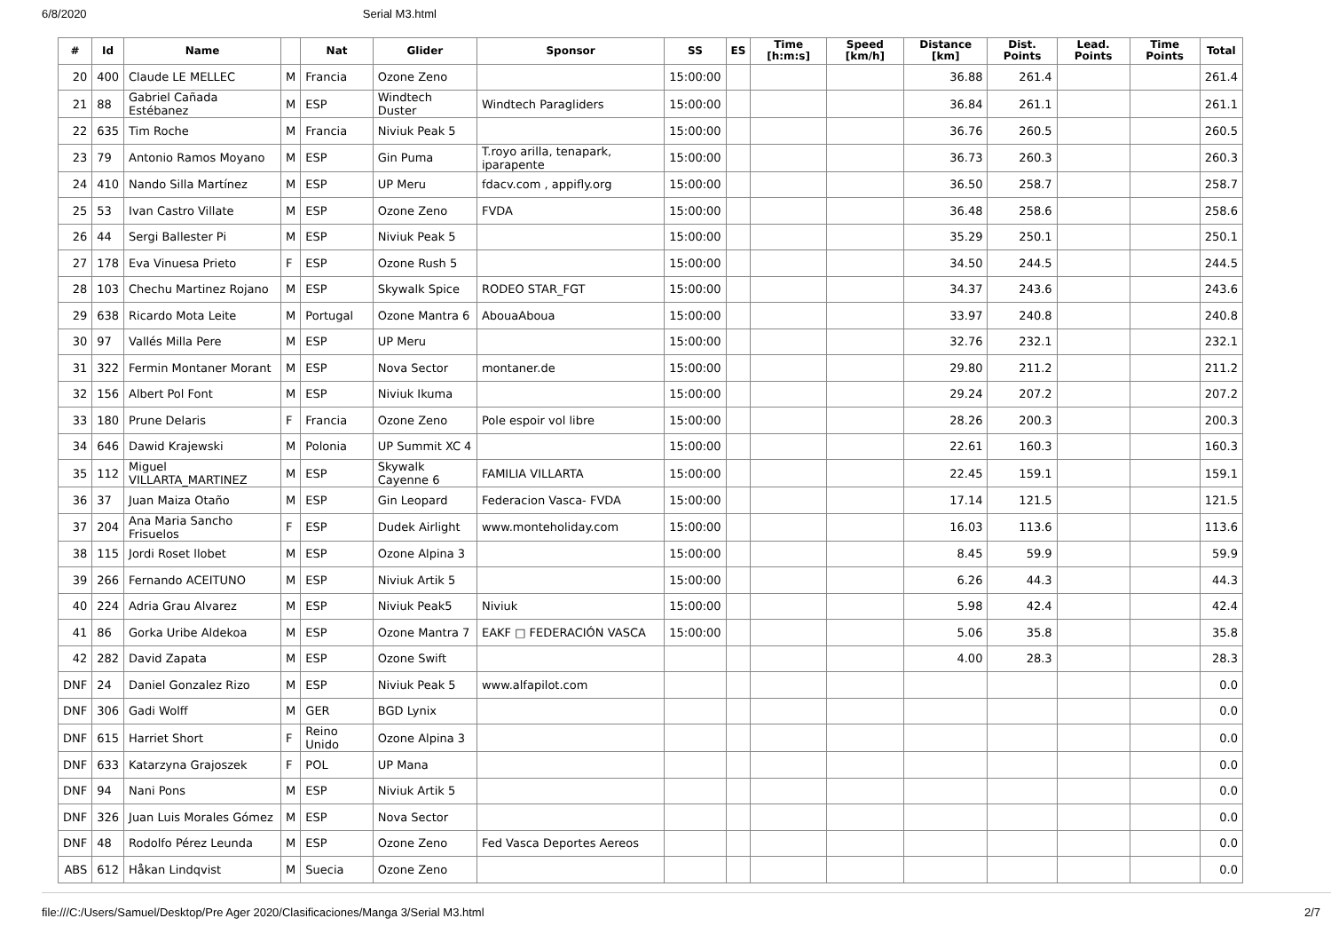6/8/2020 Serial M3.html
| # | Id | Name | | Nat | Glider | Sponsor | SS | ES | Time [h:m:s] | Speed [km/h] | Distance [km] | Dist. Points | Lead. Points | Time Points | Total |
| --- | --- | --- | --- | --- | --- | --- | --- | --- | --- | --- | --- | --- | --- | --- | --- |
| 20 | 400 | Claude LE MELLEC | M | Francia | Ozone Zeno | | 15:00:00 | | | | 36.88 | 261.4 | | | 261.4 |
| 21 | 88 | Gabriel Cañada Estébanez | M | ESP | Windtech Duster | Windtech Paragliders | 15:00:00 | | | | 36.84 | 261.1 | | | 261.1 |
| 22 | 635 | Tim Roche | M | Francia | Niviuk Peak 5 | | 15:00:00 | | | | 36.76 | 260.5 | | | 260.5 |
| 23 | 79 | Antonio Ramos Moyano | M | ESP | Gin Puma | T.royo arilla, tenapark, iparapente | 15:00:00 | | | | 36.73 | 260.3 | | | 260.3 |
| 24 | 410 | Nando Silla Martínez | M | ESP | UP Meru | fdacv.com , appifly.org | 15:00:00 | | | | 36.50 | 258.7 | | | 258.7 |
| 25 | 53 | Ivan Castro Villate | M | ESP | Ozone Zeno | FVDA | 15:00:00 | | | | 36.48 | 258.6 | | | 258.6 |
| 26 | 44 | Sergi Ballester Pi | M | ESP | Niviuk Peak 5 | | 15:00:00 | | | | 35.29 | 250.1 | | | 250.1 |
| 27 | 178 | Eva Vinuesa Prieto | F | ESP | Ozone Rush 5 | | 15:00:00 | | | | 34.50 | 244.5 | | | 244.5 |
| 28 | 103 | Chechu Martinez Rojano | M | ESP | Skywalk Spice | RODEO STAR_FGT | 15:00:00 | | | | 34.37 | 243.6 | | | 243.6 |
| 29 | 638 | Ricardo Mota Leite | M | Portugal | Ozone Mantra 6 | AbouaAboua | 15:00:00 | | | | 33.97 | 240.8 | | | 240.8 |
| 30 | 97 | Vallés Milla Pere | M | ESP | UP Meru | | 15:00:00 | | | | 32.76 | 232.1 | | | 232.1 |
| 31 | 322 | Fermin Montaner Morant | M | ESP | Nova Sector | montaner.de | 15:00:00 | | | | 29.80 | 211.2 | | | 211.2 |
| 32 | 156 | Albert Pol Font | M | ESP | Niviuk Ikuma | | 15:00:00 | | | | 29.24 | 207.2 | | | 207.2 |
| 33 | 180 | Prune Delaris | F | Francia | Ozone Zeno | Pole espoir vol libre | 15:00:00 | | | | 28.26 | 200.3 | | | 200.3 |
| 34 | 646 | Dawid Krajewski | M | Polonia | UP Summit XC 4 | | 15:00:00 | | | | 22.61 | 160.3 | | | 160.3 |
| 35 | 112 | Miguel VILLARTA_MARTINEZ | M | ESP | Skywalk Cayenne 6 | FAMILIA VILLARTA | 15:00:00 | | | | 22.45 | 159.1 | | | 159.1 |
| 36 | 37 | Juan Maiza Otaño | M | ESP | Gin Leopard | Federacion Vasca- FVDA | 15:00:00 | | | | 17.14 | 121.5 | | | 121.5 |
| 37 | 204 | Ana Maria Sancho Frisuelos | F | ESP | Dudek Airlight | www.monteholiday.com | 15:00:00 | | | | 16.03 | 113.6 | | | 113.6 |
| 38 | 115 | Jordi Roset llobet | M | ESP | Ozone Alpina 3 | | 15:00:00 | | | | 8.45 | 59.9 | | | 59.9 |
| 39 | 266 | Fernando ACEITUNO | M | ESP | Niviuk Artik 5 | | 15:00:00 | | | | 6.26 | 44.3 | | | 44.3 |
| 40 | 224 | Adria Grau Alvarez | M | ESP | Niviuk Peak5 | Niviuk | 15:00:00 | | | | 5.98 | 42.4 | | | 42.4 |
| 41 | 86 | Gorka Uribe Aldekoa | M | ESP | Ozone Mantra 7 | EAKF □ FEDERACIÓN VASCA | 15:00:00 | | | | 5.06 | 35.8 | | | 35.8 |
| 42 | 282 | David Zapata | M | ESP | Ozone Swift | | | | | | 4.00 | 28.3 | | | 28.3 |
| DNF | 24 | Daniel Gonzalez Rizo | M | ESP | Niviuk Peak 5 | www.alfapilot.com | | | | | | | | | 0.0 |
| DNF | 306 | Gadi Wolff | M | GER | BGD Lynix | | | | | | | | | | 0.0 |
| DNF | 615 | Harriet Short | F | Reino Unido | Ozone Alpina 3 | | | | | | | | | | 0.0 |
| DNF | 633 | Katarzyna Grajoszek | F | POL | UP Mana | | | | | | | | | | 0.0 |
| DNF | 94 | Nani Pons | M | ESP | Niviuk Artik 5 | | | | | | | | | | 0.0 |
| DNF | 326 | Juan Luis Morales Gómez | M | ESP | Nova Sector | | | | | | | | | | 0.0 |
| DNF | 48 | Rodolfo Pérez Leunda | M | ESP | Ozone Zeno | Fed Vasca Deportes Aereos | | | | | | | | | 0.0 |
| ABS | 612 | Håkan Lindqvist | M | Suecia | Ozone Zeno | | | | | | | | | | 0.0 |
file:///C:/Users/Samuel/Desktop/Pre Ager 2020/Clasificaciones/Manga 3/Serial M3.html 2/7